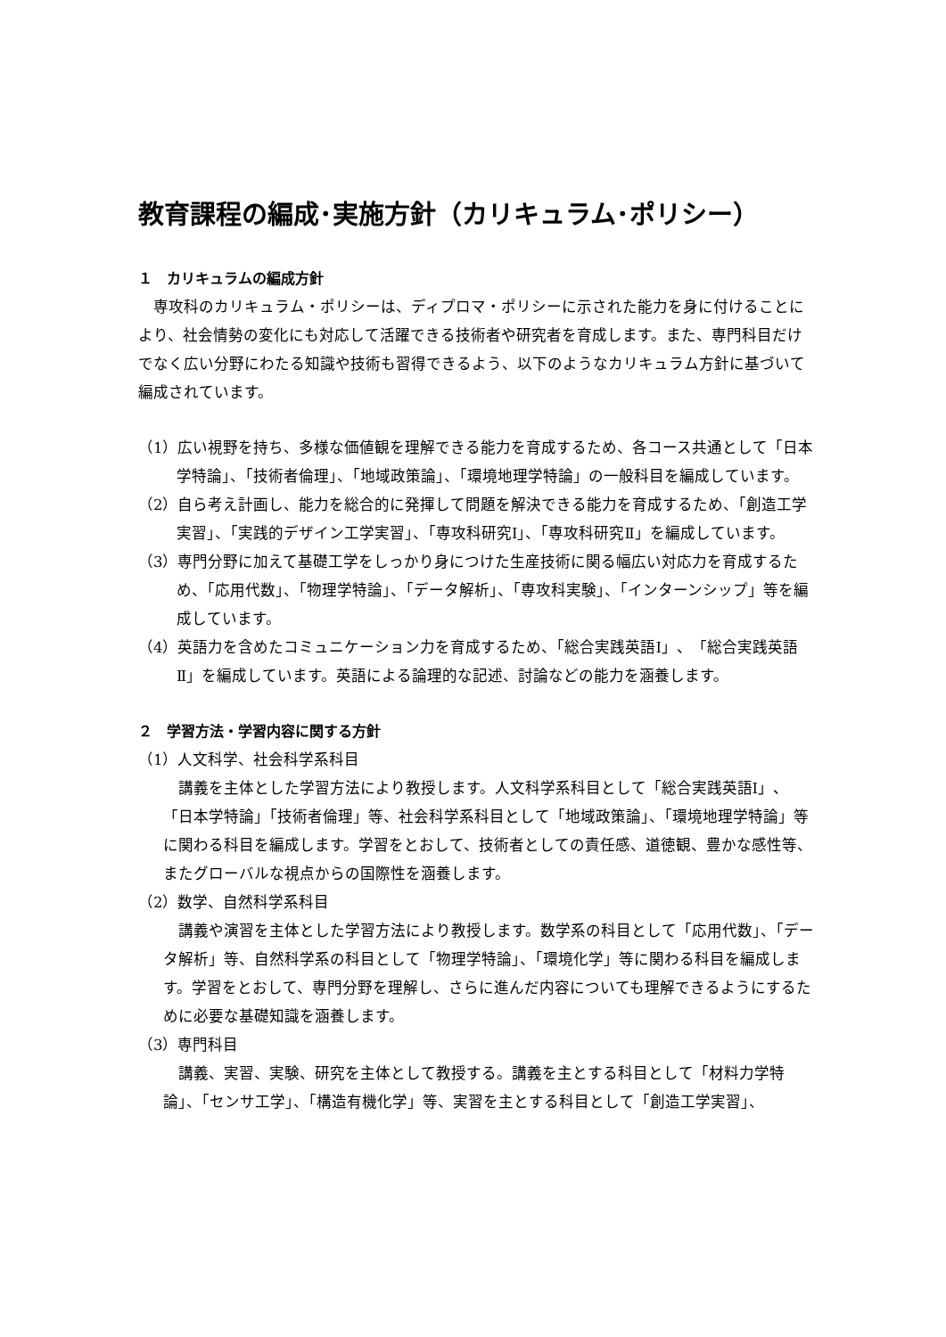教育課程の編成･実施方針（カリキュラム･ポリシー）
１　カリキュラムの編成方針
専攻科のカリキュラム・ポリシーは、ディプロマ・ポリシーに示された能力を身に付けることにより、社会情勢の変化にも対応して活躍できる技術者や研究者を育成します。また、専門科目だけでなく広い分野にわたる知識や技術も習得できるよう、以下のようなカリキュラム方針に基づいて編成されています。
（1）広い視野を持ち、多様な価値観を理解できる能力を育成するため、各コース共通として「日本学特論」、「技術者倫理」、「地域政策論」、「環境地理学特論」の一般科目を編成しています。
（2）自ら考え計画し、能力を総合的に発揮して問題を解決できる能力を育成するため、「創造工学実習」、「実践的デザイン工学実習」、「専攻科研究Ⅰ」、「専攻科研究Ⅱ」を編成しています。
（3）専門分野に加えて基礎工学をしっかり身につけた生産技術に関る幅広い対応力を育成するため、「応用代数」、「物理学特論」、「データ解析」、「専攻科実験」、「インターンシップ」等を編成しています。
（4）英語力を含めたコミュニケーション力を育成するため、「総合実践英語Ⅰ」、「総合実践英語Ⅱ」を編成しています。英語による論理的な記述、討論などの能力を涵養します。
２　学習方法・学習内容に関する方針
（1）人文科学、社会科学系科目
講義を主体とした学習方法により教授します。人文科学系科目として「総合実践英語Ⅰ」、「日本学特論」「技術者倫理」等、社会科学系科目として「地域政策論」、「環境地理学特論」等に関わる科目を編成します。学習をとおして、技術者としての責任感、道徳観、豊かな感性等、またグローバルな視点からの国際性を涵養します。
（2）数学、自然科学系科目
講義や演習を主体とした学習方法により教授します。数学系の科目として「応用代数」、「データ解析」等、自然科学系の科目として「物理学特論」、「環境化学」等に関わる科目を編成します。学習をとおして、専門分野を理解し、さらに進んだ内容についても理解できるようにするために必要な基礎知識を涵養します。
（3）専門科目
講義、実習、実験、研究を主体として教授する。講義を主とする科目として「材料力学特論」、「センサ工学」、「構造有機化学」等、実習を主とする科目として「創造工学実習」、